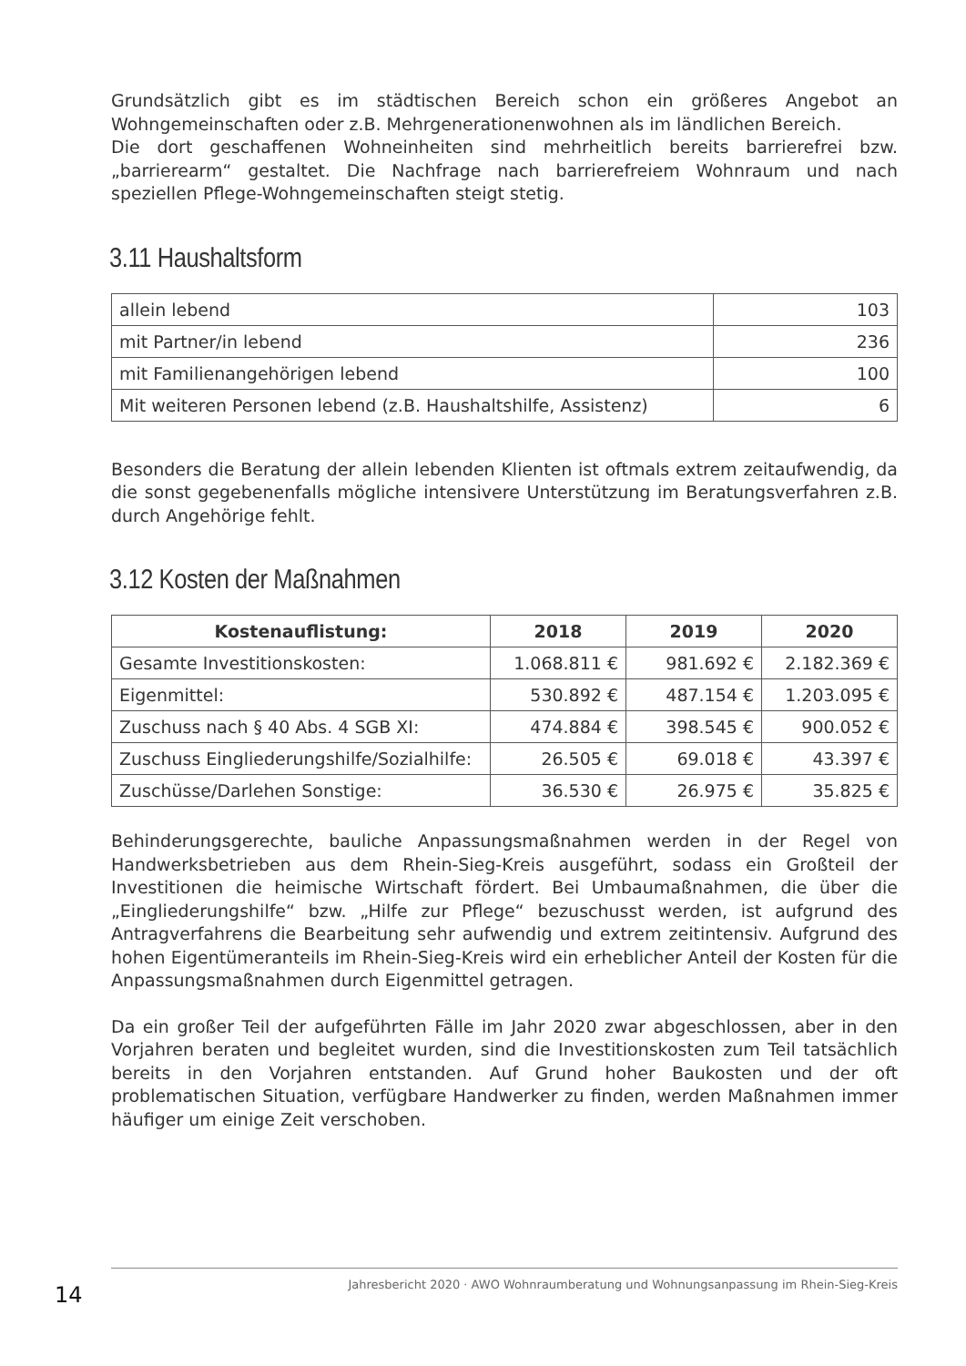Grundsätzlich gibt es im städtischen Bereich schon ein größeres Angebot an Wohngemeinschaften oder z.B. Mehrgenerationenwohnen als im ländlichen Bereich.
Die dort geschaffenen Wohneinheiten sind mehrheitlich bereits barrierefrei bzw. „barrierearm“ gestaltet. Die Nachfrage nach barrierefreiem Wohnraum und nach speziellen Pflege-Wohngemeinschaften steigt stetig.
3.11 Haushaltsform
| allein lebend | 103 |
| mit Partner/in lebend | 236 |
| mit Familienangehörigen lebend | 100 |
| Mit weiteren Personen lebend (z.B. Haushaltshilfe, Assistenz) | 6 |
Besonders die Beratung der allein lebenden Klienten ist oftmals extrem zeitaufwendig, da die sonst gegebenenfalls mögliche intensivere Unterstützung im Beratungsverfahren z.B. durch Angehörige fehlt.
3.12 Kosten der Maßnahmen
| Kostenauflistung: | 2018 | 2019 | 2020 |
| --- | --- | --- | --- |
| Gesamte Investitionskosten: | 1.068.811 € | 981.692 € | 2.182.369 € |
| Eigenmittel: | 530.892 € | 487.154 € | 1.203.095 € |
| Zuschuss nach § 40 Abs. 4 SGB XI: | 474.884 € | 398.545 € | 900.052 € |
| Zuschuss Eingliederungshilfe/Sozialhilfe: | 26.505 € | 69.018 € | 43.397 € |
| Zuschüsse/Darlehen Sonstige: | 36.530 € | 26.975 € | 35.825 € |
Behinderungsgerechte, bauliche Anpassungsmaßnahmen werden in der Regel von Handwerksbetrieben aus dem Rhein-Sieg-Kreis ausgeführt, sodass ein Großteil der Investitionen die heimische Wirtschaft fördert. Bei Umbaumaßnahmen, die über die „Eingliederungshilfe“ bzw. „Hilfe zur Pflege“ bezuschusst werden, ist aufgrund des Antragverfahrens die Bearbeitung sehr aufwendig und extrem zeitintensiv. Aufgrund des hohen Eigentümeranteils im Rhein-Sieg-Kreis wird ein erheblicher Anteil der Kosten für die Anpassungsmaßnahmen durch Eigenmittel getragen.
Da ein großer Teil der aufgeführten Fälle im Jahr 2020 zwar abgeschlossen, aber in den Vorjahren beraten und begleitet wurden, sind die Investitionskosten zum Teil tatsächlich bereits in den Vorjahren entstanden. Auf Grund hoher Baukosten und der oft problematischen Situation, verfügbare Handwerker zu finden, werden Maßnahmen immer häufiger um einige Zeit verschoben.
14
Jahresbericht 2020 · AWO Wohnraumberatung und Wohnungsanpassung im Rhein-Sieg-Kreis